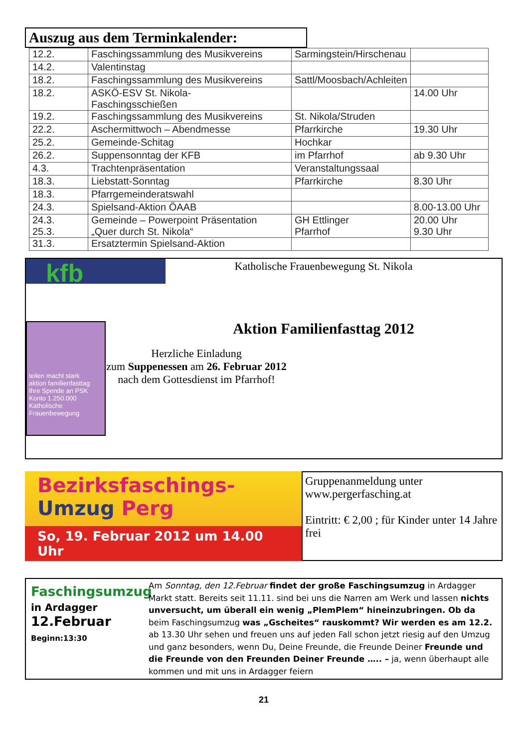Auszug aus dem Terminkalender:
| 12.2. | Faschingssammlung des Musikvereins | Sarmingstein/Hirschenau | |
| 14.2. | Valentinstag | | |
| 18.2. | Faschingssammlung des Musikvereins | Sattl/Moosbach/Achleiten | |
| 18.2. | ASKÖ-ESV St. Nikola- Faschingsschießen | | 14.00 Uhr |
| 19.2. | Faschingssammlung des Musikvereins | St. Nikola/Struden | |
| 22.2. | Aschermittwoch – Abendmesse | Pfarrkirche | 19.30 Uhr |
| 25.2. | Gemeinde-Schitag | Hochkar | |
| 26.2. | Suppensonntag der KFB | im Pfarrhof | ab 9.30 Uhr |
| 4.3. | Trachtenpräsentation | Veranstaltungssaal | |
| 18.3. | Liebstatt-Sonntag | Pfarrkirche | 8.30 Uhr |
| 18.3. | Pfarrgemeinderatswahl | | |
| 24.3. | Spielsand-Aktion ÖAAB | | 8.00-13.00 Uhr |
| 24.3. 25.3. | Gemeinde – Powerpoint Präsentation „Quer durch St. Nikola“ | GH Ettlinger Pfarrhof | 20.00 Uhr 9.30 Uhr |
| 31.3. | Ersatztermin Spielsand-Aktion | | |
kfb
teilen macht stark
aktion familienfasttag
Ihre Spende an PSK Konto 1.250.000
Katholische Frauenbewegung
Katholische Frauenbewegung St. Nikola
Aktion Familienfasttag 2012
Herzliche Einladung
zum Suppenessen am 26. Februar 2012
nach dem Gottesdienst im Pfarrhof!
Bezirksfaschings-
Umzug Perg
So, 19. Februar 2012 um 14.00 Uhr
Gruppenanmeldung unter
www.pergerfasching.at
Eintritt: € 2,00 ; für Kinder unter 14 Jahre frei
Faschingsumzug
in Ardagger
12.Februar
Beginn:13:30
Am Sonntag, den 12.Februar findet der große Faschingsumzug in Ardagger Markt statt. Bereits seit 11.11. sind bei uns die Narren am Werk und lassen nichts unversucht, um überall ein wenig „PlemPlem“ hineinzubringen. Ob da beim Faschingsumzug was „Gscheites“ rauskommt? Wir werden es am 12.2. ab 13.30 Uhr sehen und freuen uns auf jeden Fall schon jetzt riesig auf den Umzug und ganz besonders, wenn Du, Deine Freunde, die Freunde Deiner Freunde und die Freunde von den Freunden Deiner Freunde ….. – ja, wenn überhaupt alle kommen und mit uns in Ardagger feiern
21